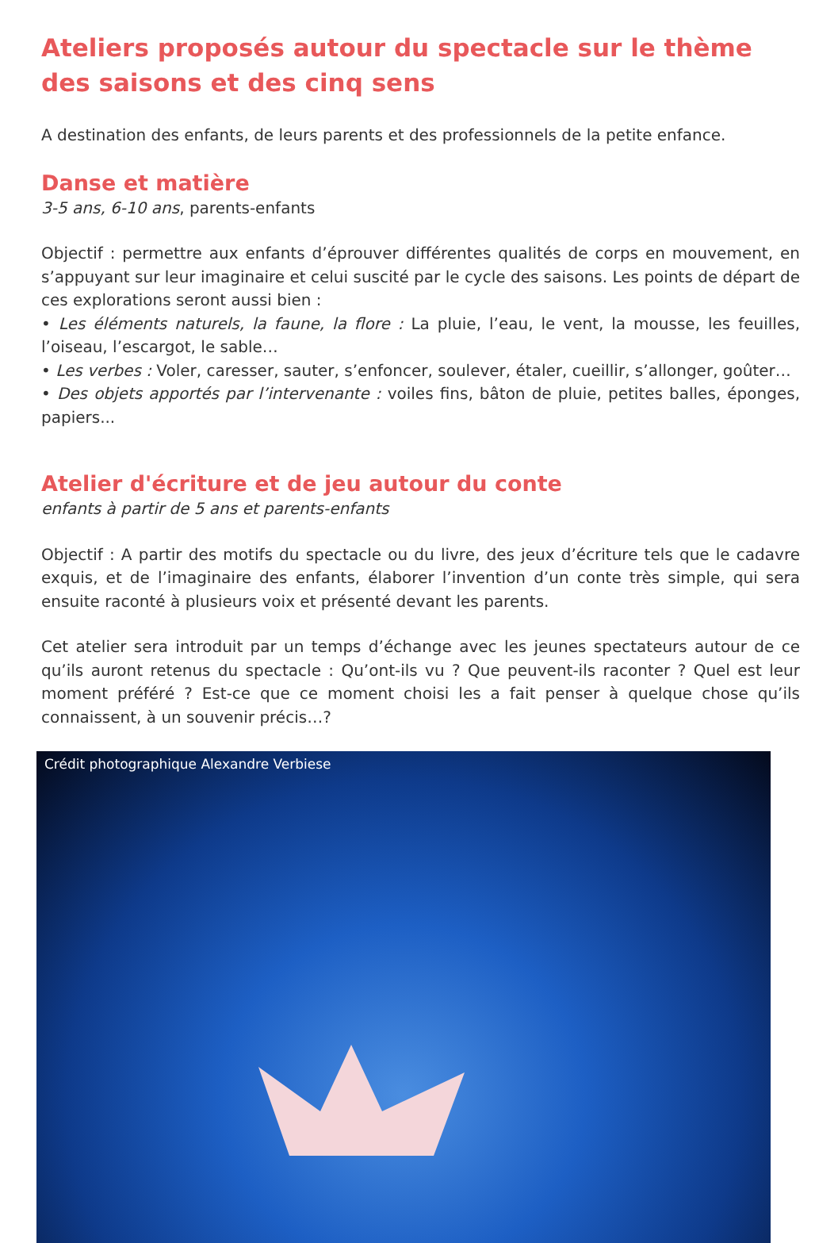Ateliers proposés autour du spectacle sur le thème des saisons et des cinq sens
A destination des enfants, de leurs parents et des professionnels de la petite enfance.
Danse et matière
3-5 ans, 6-10 ans, parents-enfants
Objectif : permettre aux enfants d’éprouver différentes qualités de corps en mouvement, en s’appuyant sur leur imaginaire et celui suscité par le cycle des saisons. Les points de départ de ces explorations seront aussi bien :
• Les éléments naturels, la faune, la flore : La pluie, l’eau, le vent, la mousse, les feuilles, l’oiseau, l’escargot, le sable…
• Les verbes : Voler, caresser, sauter, s’enfoncer, soulever, étaler, cueillir, s’allonger, goûter…
• Des objets apportés par l’intervenante : voiles fins, bâton de pluie, petites balles, éponges, papiers...
Atelier d'écriture et de jeu autour du conte
enfants à partir de 5 ans et parents-enfants
Objectif : A partir des motifs du spectacle ou du livre, des jeux d’écriture tels que le cadavre exquis, et de l’imaginaire des enfants, élaborer l’invention d’un conte très simple, qui sera ensuite raconté à plusieurs voix et présenté devant les parents.
Cet atelier sera introduit par un temps d’échange avec les jeunes spectateurs autour de ce qu’ils auront retenus du spectacle : Qu’ont-ils vu ? Que peuvent-ils raconter ? Quel est leur moment préféré ? Est-ce que ce moment choisi les a fait penser à quelque chose qu’ils connaissent, à un souvenir précis…?
Crédit photographique Alexandre Verbiese